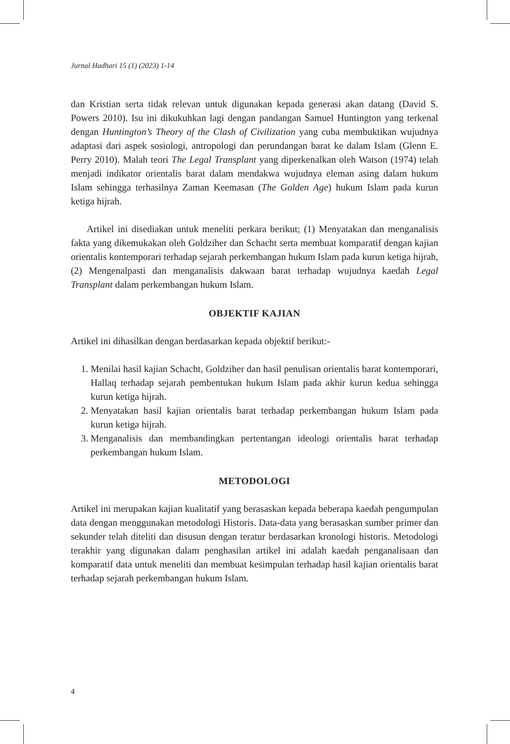Jurnal Hadhari 15 (1) (2023) 1-14
dan Kristian serta tidak relevan untuk digunakan kepada generasi akan datang (David S. Powers 2010). Isu ini dikukuhkan lagi dengan pandangan Samuel Huntington yang terkenal dengan Huntington’s Theory of the Clash of Civilization yang cuba membuktikan wujudnya adaptasi dari aspek sosiologi, antropologi dan perundangan barat ke dalam Islam (Glenn E. Perry 2010). Malah teori The Legal Transplant yang diperkenalkan oleh Watson (1974) telah menjadi indikator orientalis barat dalam mendakwa wujudnya eleman asing dalam hukum Islam sehingga terhasilnya Zaman Keemasan (The Golden Age) hukum Islam pada kurun ketiga hijrah.
Artikel ini disediakan untuk meneliti perkara berikut; (1) Menyatakan dan menganalisis fakta yang dikemukakan oleh Goldziher dan Schacht serta membuat komparatif dengan kajian orientalis kontemporari terhadap sejarah perkembangan hukum Islam pada kurun ketiga hijrah, (2) Mengenalpasti dan menganalisis dakwaan barat terhadap wujudnya kaedah Legal Transplant dalam perkembangan hukum Islam.
OBJEKTIF KAJIAN
Artikel ini dihasilkan dengan berdasarkan kepada objektif berikut:-
1. Menilai hasil kajian Schacht, Goldziher dan hasil penulisan orientalis barat kontemporari, Hallaq terhadap sejarah pembentukan hukum Islam pada akhir kurun kedua sehingga kurun ketiga hijrah.
2. Menyatakan hasil kajian orientalis barat terhadap perkembangan hukum Islam pada kurun ketiga hijrah.
3. Menganalisis dan membandingkan pertentangan ideologi orientalis barat terhadap perkembangan hukum Islam.
METODOLOGI
Artikel ini merupakan kajian kualitatif yang berasaskan kepada beberapa kaedah pengumpulan data dengan menggunakan metodologi Historis. Data-data yang berasaskan sumber primer dan sekunder telah diteliti dan disusun dengan teratur berdasarkan kronologi historis. Metodologi terakhir yang digunakan dalam penghasilan artikel ini adalah kaedah penganalisaan dan komparatif data untuk meneliti dan membuat kesimpulan terhadap hasil kajian orientalis barat terhadap sejarah perkembangan hukum Islam.
4